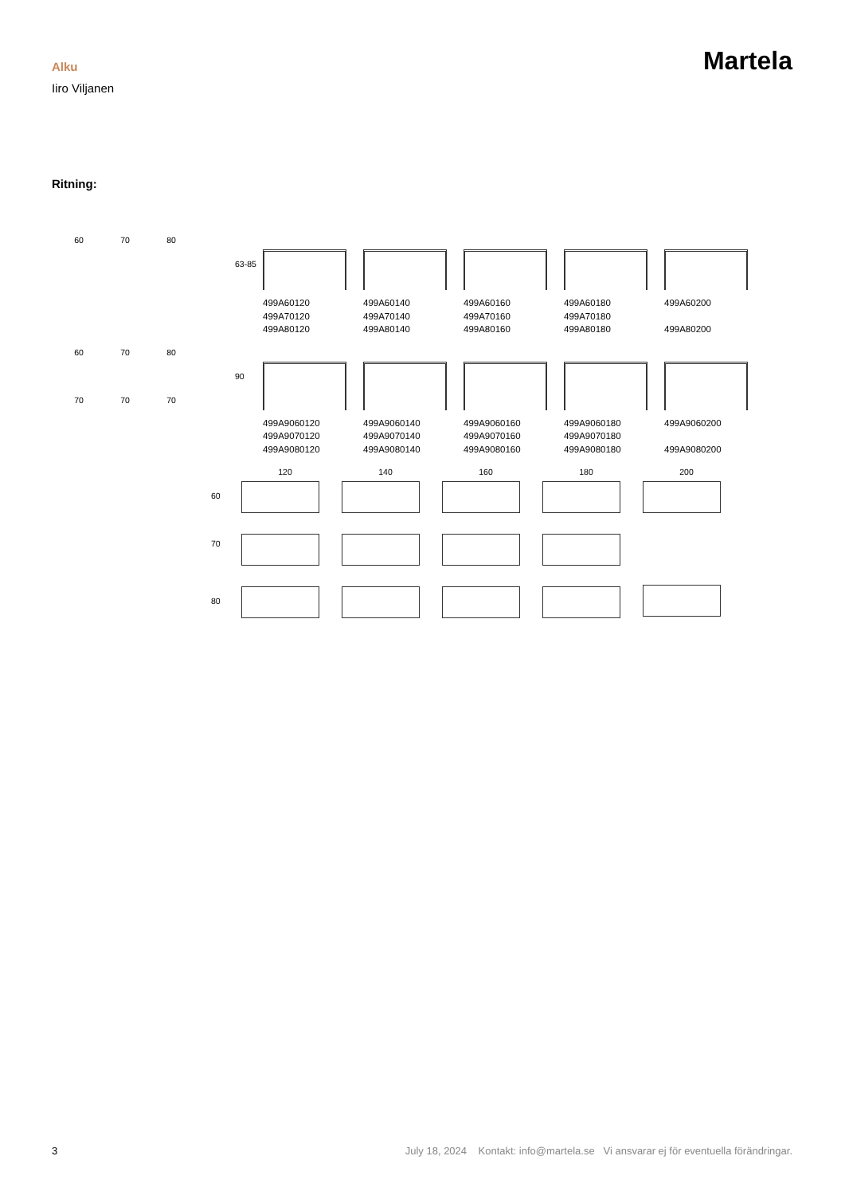Alku
Iiro Viljanen
Martela
Ritning:
60 70 80
63-85
499A60120
499A70120
499A80120
499A60140
499A70140
499A80140
499A60160
499A70160
499A80160
499A60180
499A70180
499A80180
499A60200
499A80200
60
70
70
70
80
70
90
499A9060120
499A9070120
499A9080120
499A9060140
499A9070140
499A9080140
499A9060160
499A9070160
499A9080160
499A9060180
499A9070180
499A9080180
499A9060200
499A9080200
60
70
80
120 140 160 180 200
3 July 18, 2024 Kontakt: info@martela.se Vi ansvarar ej för eventuella förändringar.